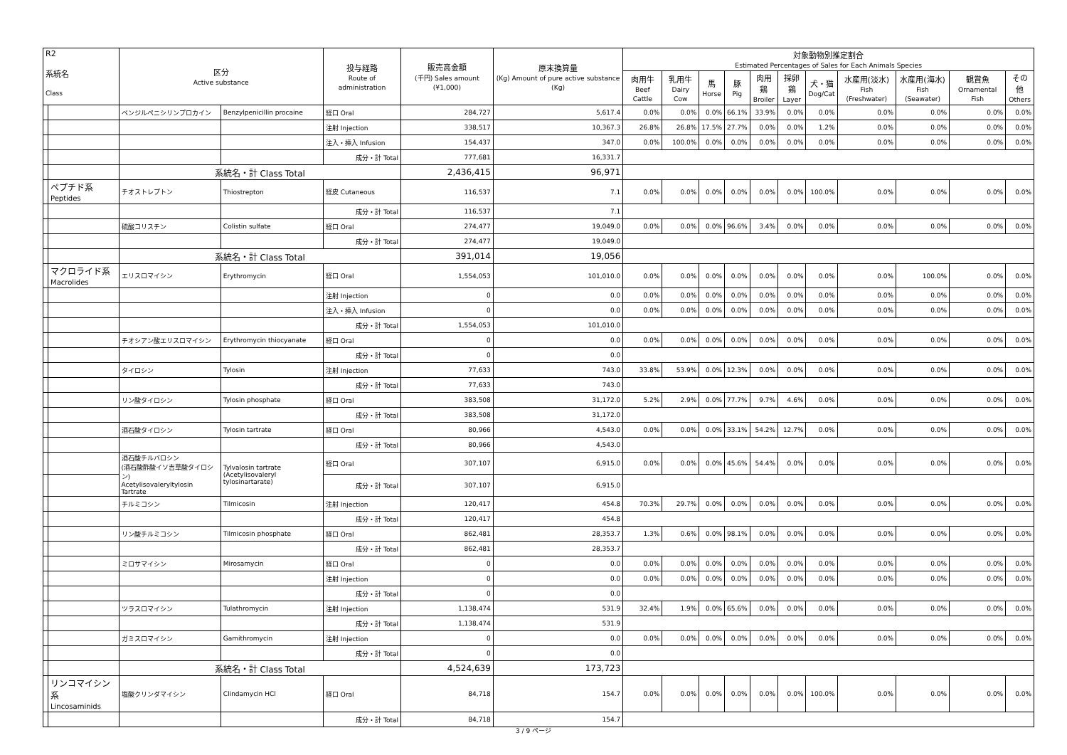| R2 系統名 Class | | 区分 Active substance | | 投与経路 Route of administration | 販売高金額 (千円) Sales amount (¥1,000) | 原末換算量 (Kg) Amount of pure active substance (Kg) | 対象動物別推定割合 Estimated Percentages of Sales for Each Animals Species | | | | | | | | | | |
| --- | --- | --- | --- | --- | --- | --- | --- | --- | --- | --- | --- | --- | --- | --- | --- | --- | --- |
| | | | | | | | 肉用牛 Beef Cattle | 乳用牛 Dairy Cow | 馬 Horse | 豚 Pig | 肉用鶏 Broiler | 採卵鶏 Layer | 犬・猫 Dog/Cat | 水産用(淡水) Fish (Freshwater) | 水産用(海水) Fish (Seawater) | 観賞魚 Ornamental Fish | その他 Others |
| | | ベンジルペニシリンプロカイン | Benzylpenicillin procaine | 経口 Oral | 284,727 | 5,617.4 | 0.0% | 0.0% | 0.0% | 66.1% | 33.9% | 0.0% | 0.0% | 0.0% | 0.0% | 0.0% | 0.0% |
| | | | | 注射 Injection | 338,517 | 10,367.3 | 26.8% | 26.8% | 17.5% | 27.7% | 0.0% | 0.0% | 1.2% | 0.0% | 0.0% | 0.0% | 0.0% |
| | | | | 注入・挿入 Infusion | 154,437 | 347.0 | 0.0% | 100.0% | 0.0% | 0.0% | 0.0% | 0.0% | 0.0% | 0.0% | 0.0% | 0.0% | 0.0% |
| | | | | 成分・計 Total | 777,681 | 16,331.7 | | | | | | | | | | | |
| | | 系統名・計 Class Total | | | 2,436,415 | 96,971 | | | | | | | | | | | |
| | ペプチド系 Peptides | チオストレプトン | Thiostrepton | 経皮 Cutaneous | 116,537 | 7.1 | 0.0% | 0.0% | 0.0% | 0.0% | 0.0% | 0.0% | 100.0% | 0.0% | 0.0% | 0.0% | 0.0% |
| | | | | 成分・計 Total | 116,537 | 7.1 | | | | | | | | | | | |
| | | 硫酸コリスチン | Colistin sulfate | 経口 Oral | 274,477 | 19,049.0 | 0.0% | 0.0% | 0.0% | 96.6% | 3.4% | 0.0% | 0.0% | 0.0% | 0.0% | 0.0% | 0.0% |
| | | | | 成分・計 Total | 274,477 | 19,049.0 | | | | | | | | | | | |
| | | 系統名・計 Class Total | | | 391,014 | 19,056 | | | | | | | | | | | |
| | マクロライド系 Macrolides | エリスロマイシン | Erythromycin | 経口 Oral | 1,554,053 | 101,010.0 | 0.0% | 0.0% | 0.0% | 0.0% | 0.0% | 0.0% | 0.0% | 0.0% | 100.0% | 0.0% | 0.0% |
| | | | | 注射 Injection | 0 | 0.0 | 0.0% | 0.0% | 0.0% | 0.0% | 0.0% | 0.0% | 0.0% | 0.0% | 0.0% | 0.0% | 0.0% |
| | | | | 注入・挿入 Infusion | 0 | 0.0 | 0.0% | 0.0% | 0.0% | 0.0% | 0.0% | 0.0% | 0.0% | 0.0% | 0.0% | 0.0% | 0.0% |
| | | | | 成分・計 Total | 1,554,053 | 101,010.0 | | | | | | | | | | | |
| | | チオシアン酸エリスロマイシン | Erythromycin thiocyanate | 経口 Oral | 0 | 0.0 | 0.0% | 0.0% | 0.0% | 0.0% | 0.0% | 0.0% | 0.0% | 0.0% | 0.0% | 0.0% | 0.0% |
| | | | | 成分・計 Total | 0 | 0.0 | | | | | | | | | | | |
| | | タイロシン | Tylosin | 注射 Injection | 77,633 | 743.0 | 33.8% | 53.9% | 0.0% | 12.3% | 0.0% | 0.0% | 0.0% | 0.0% | 0.0% | 0.0% | 0.0% |
| | | | | 成分・計 Total | 77,633 | 743.0 | | | | | | | | | | | |
| | | リン酸タイロシン | Tylosin phosphate | 経口 Oral | 383,508 | 31,172.0 | 5.2% | 2.9% | 0.0% | 77.7% | 9.7% | 4.6% | 0.0% | 0.0% | 0.0% | 0.0% | 0.0% |
| | | | | 成分・計 Total | 383,508 | 31,172.0 | | | | | | | | | | | |
| | | 酒石酸タイロシン | Tylosin tartrate | 経口 Oral | 80,966 | 4,543.0 | 0.0% | 0.0% | 0.0% | 33.1% | 54.2% | 12.7% | 0.0% | 0.0% | 0.0% | 0.0% | 0.0% |
| | | | | 成分・計 Total | 80,966 | 4,543.0 | | | | | | | | | | | |
| | | 酒石酸チルバロシン (酒石酸酢酸イソ吉草酸タイロシン) Acetylisovaleryltylosin Tartrate | Tylvalosin tartrate (Acetylisovaleryl tylosinartarate) | 経口 Oral | 307,107 | 6,915.0 | 0.0% | 0.0% | 0.0% | 45.6% | 54.4% | 0.0% | 0.0% | 0.0% | 0.0% | 0.0% | 0.0% |
| | | | | 成分・計 Total | 307,107 | 6,915.0 | | | | | | | | | | | |
| | | チルミコシン | Tilmicosin | 注射 Injection | 120,417 | 454.8 | 70.3% | 29.7% | 0.0% | 0.0% | 0.0% | 0.0% | 0.0% | 0.0% | 0.0% | 0.0% | 0.0% |
| | | | | 成分・計 Total | 120,417 | 454.8 | | | | | | | | | | | |
| | | リン酸チルミコシン | Tilmicosin phosphate | 経口 Oral | 862,481 | 28,353.7 | 1.3% | 0.6% | 0.0% | 98.1% | 0.0% | 0.0% | 0.0% | 0.0% | 0.0% | 0.0% | 0.0% |
| | | | | 成分・計 Total | 862,481 | 28,353.7 | | | | | | | | | | | |
| | | ミロサマイシン | Mirosamycin | 経口 Oral | 0 | 0.0 | 0.0% | 0.0% | 0.0% | 0.0% | 0.0% | 0.0% | 0.0% | 0.0% | 0.0% | 0.0% | 0.0% |
| | | | | 注射 Injection | 0 | 0.0 | 0.0% | 0.0% | 0.0% | 0.0% | 0.0% | 0.0% | 0.0% | 0.0% | 0.0% | 0.0% | 0.0% |
| | | | | 成分・計 Total | 0 | 0.0 | | | | | | | | | | | |
| | | ツラスロマイシン | Tulathromycin | 注射 Injection | 1,138,474 | 531.9 | 32.4% | 1.9% | 0.0% | 65.6% | 0.0% | 0.0% | 0.0% | 0.0% | 0.0% | 0.0% | 0.0% |
| | | | | 成分・計 Total | 1,138,474 | 531.9 | | | | | | | | | | | |
| | | ガミスロマイシン | Gamithromycin | 注射 Injection | 0 | 0.0 | 0.0% | 0.0% | 0.0% | 0.0% | 0.0% | 0.0% | 0.0% | 0.0% | 0.0% | 0.0% | 0.0% |
| | | | | 成分・計 Total | 0 | 0.0 | | | | | | | | | | | |
| | | 系統名・計 Class Total | | | 4,524,639 | 173,723 | | | | | | | | | | | |
| | リンコマイシン系 Lincosaminids | 塩酸クリンダマイシン | Clindamycin HCl | 経口 Oral | 84,718 | 154.7 | 0.0% | 0.0% | 0.0% | 0.0% | 0.0% | 0.0% | 100.0% | 0.0% | 0.0% | 0.0% | 0.0% |
| | | | | 成分・計 Total | 84,718 | 154.7 | | | | | | | | | | | |
3 / 9 ページ